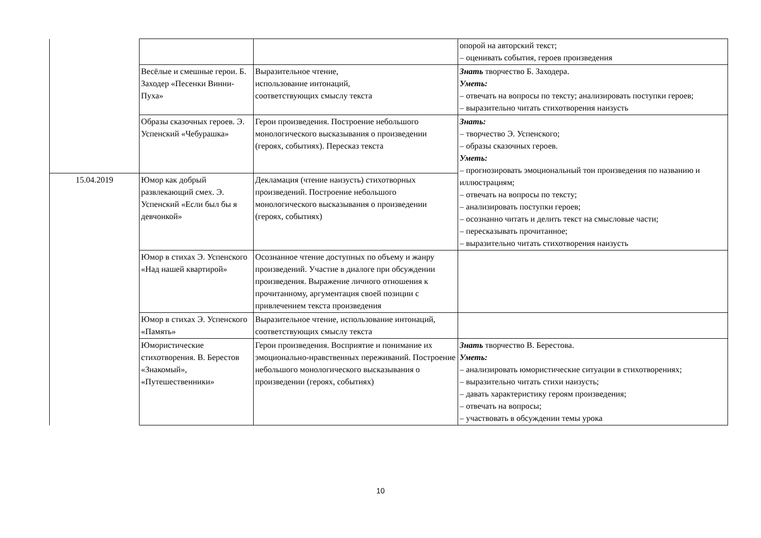| | | | опорой на авторский текст; – оценивать события, героев произведения |
| | Весёлые и смешные герои. Б. Заходер «Песенки Винни-Пуха» | Выразительное чтение, использование интонаций, соответствующих смыслу текста | Знать творчество Б. Заходера. Уметь: – отвечать на вопросы по тексту; анализировать поступки героев; – выразительно читать стихотворения наизусть |
| | Образы сказочных героев. Э. Успенский «Чебурашка» | Герои произведения. Построение небольшого монологического высказывания о произведении (героях, событиях). Пересказ текста | Знать: – творчество Э. Успенского; – образы сказочных героев. Уметь: – прогнозировать эмоциональный тон произведения по названию и иллюстрациям; – отвечать на вопросы по тексту; – анализировать поступки героев; – осознанно читать и делить текст на смысловые части; – пересказывать прочитанное; – выразительно читать стихотворения наизусть |
| 15.04.2019 | Юмор как добрый развлекающий смех. Э. Успенский «Если был бы я девчонкой» | Декламация (чтение наизусть) стихотворных произведений. Построение небольшого монологического высказывания о произведении (героях, событиях) | |
| | Юмор в стихах Э. Успенского «Над нашей квартирой» | Осознанное чтение доступных по объему и жанру произведений. Участие в диалоге при обсуждении произведения. Выражение личного отношения к прочитанному, аргументация своей позиции с привлечением текста произведения | |
| | Юмор в стихах Э. Успенского «Память» | Выразительное чтение, использование интонаций, соответствующих смыслу текста | |
| | Юмористические стихотворения. В. Берестов «Знакомый», «Путешественники» | Герои произведения. Восприятие и понимание их эмоционально-нравственных переживаний. Построение небольшого монологического высказывания о произведении (героях, событиях) | Знать творчество В. Берестова. Уметь: – анализировать юмористические ситуации в стихотворениях; – выразительно читать стихи наизусть; – давать характеристику героям произведения; – отвечать на вопросы; – участвовать в обсуждении темы урока |
10